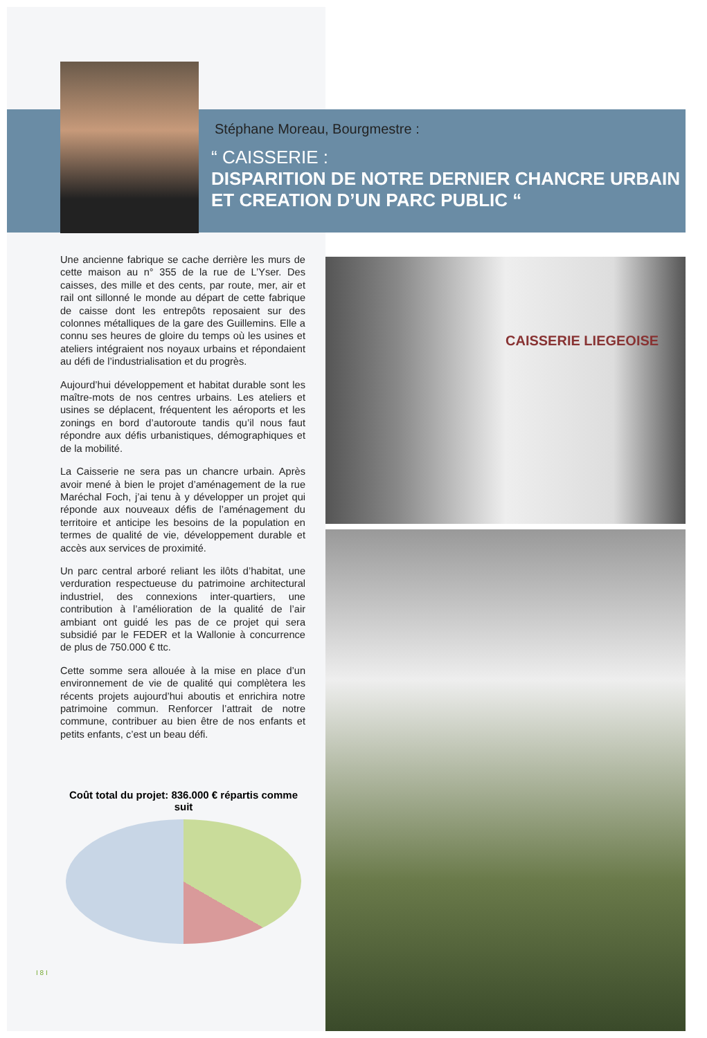Stéphane Moreau, Bourgmestre :
“ CAISSERIE :
DISPARITION DE NOTRE DERNIER CHANCRE URBAIN ET CREATION D’UN PARC PUBLIC “
Une ancienne fabrique se cache derrière les murs de cette maison au n° 355 de la rue de L’Yser. Des caisses, des mille et des cents, par route, mer, air et rail ont sillonné le monde au départ de cette fabrique de caisse dont les entrepôts reposaient sur des colonnes métalliques de la gare des Guillemins. Elle a connu ses heures de gloire du temps où les usines et ateliers intégraient nos noyaux urbains et répondaient au défi de l’industrialisation et du progrès.
Aujourd’hui développement et habitat durable sont les maître-mots de nos centres urbains. Les ateliers et usines se déplacent, fréquentent les aéroports et les zonings en bord d’autoroute tandis qu’il nous faut répondre aux défis urbanistiques, démographiques et de la mobilité.
La Caisserie ne sera pas un chancre urbain. Après avoir mené à bien le projet d’aménagement de la rue Maréchal Foch, j’ai tenu à y développer un projet qui réponde aux nouveaux défis de l’aménagement du territoire et anticipe les besoins de la population en termes de qualité de vie, développement durable et accès aux services de proximité.
Un parc central arboré reliant les ilôts d’habitat, une verduration respectueuse du patrimoine architectural industriel, des connexions inter-quartiers, une contribution à l’amélioration de la qualité de l’air ambiant ont guidé les pas de ce projet qui sera subsidié par le FEDER et la Wallonie à concurrence de plus de 750.000 € ttc.
Cette somme sera allouée à la mise en place d’un environnement de vie de qualité qui complètera les récents projets aujourd’hui aboutis et enrichira notre patrimoine commun. Renforcer l’attrait de notre commune, contribuer au bien être de nos enfants et petits enfants, c’est un beau défi.
CAISSERIE LIEGEOISE
Coût total du projet: 836.000 € répartis comme suit
I 8 I